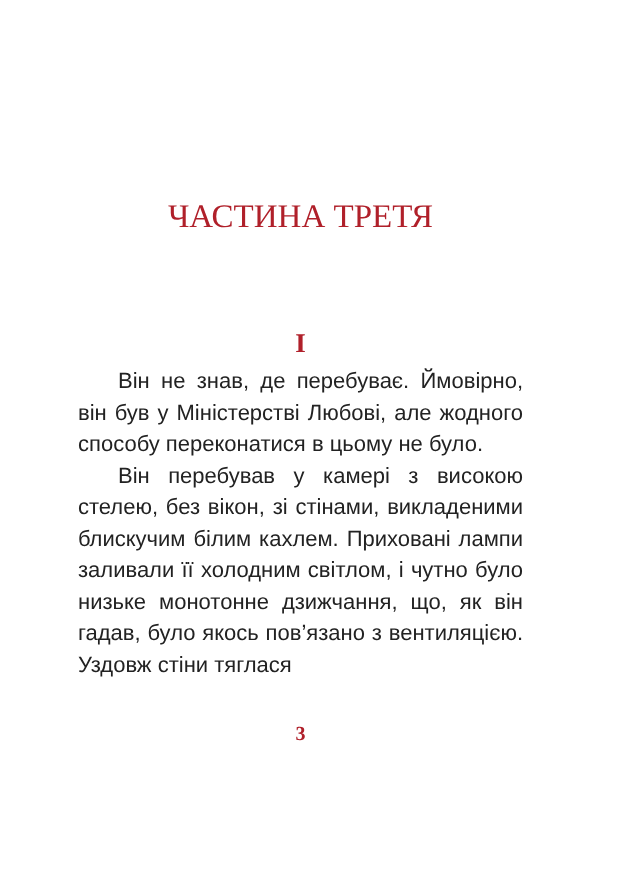ЧАСТИНА ТРЕТЯ
I
Він не знав, де перебуває. Ймовірно, він був у Міністерстві Любові, але жодного способу переконатися в цьому не було.
Він перебував у камері з високою стелею, без вікон, зі стінами, викладеними блискучим білим кахлем. Приховані лампи заливали її холодним світлом, і чутно було низьке монотонне дзижчання, що, як він гадав, було якось пов’язано з вентиляцією. Уздовж стіни тяглася
3